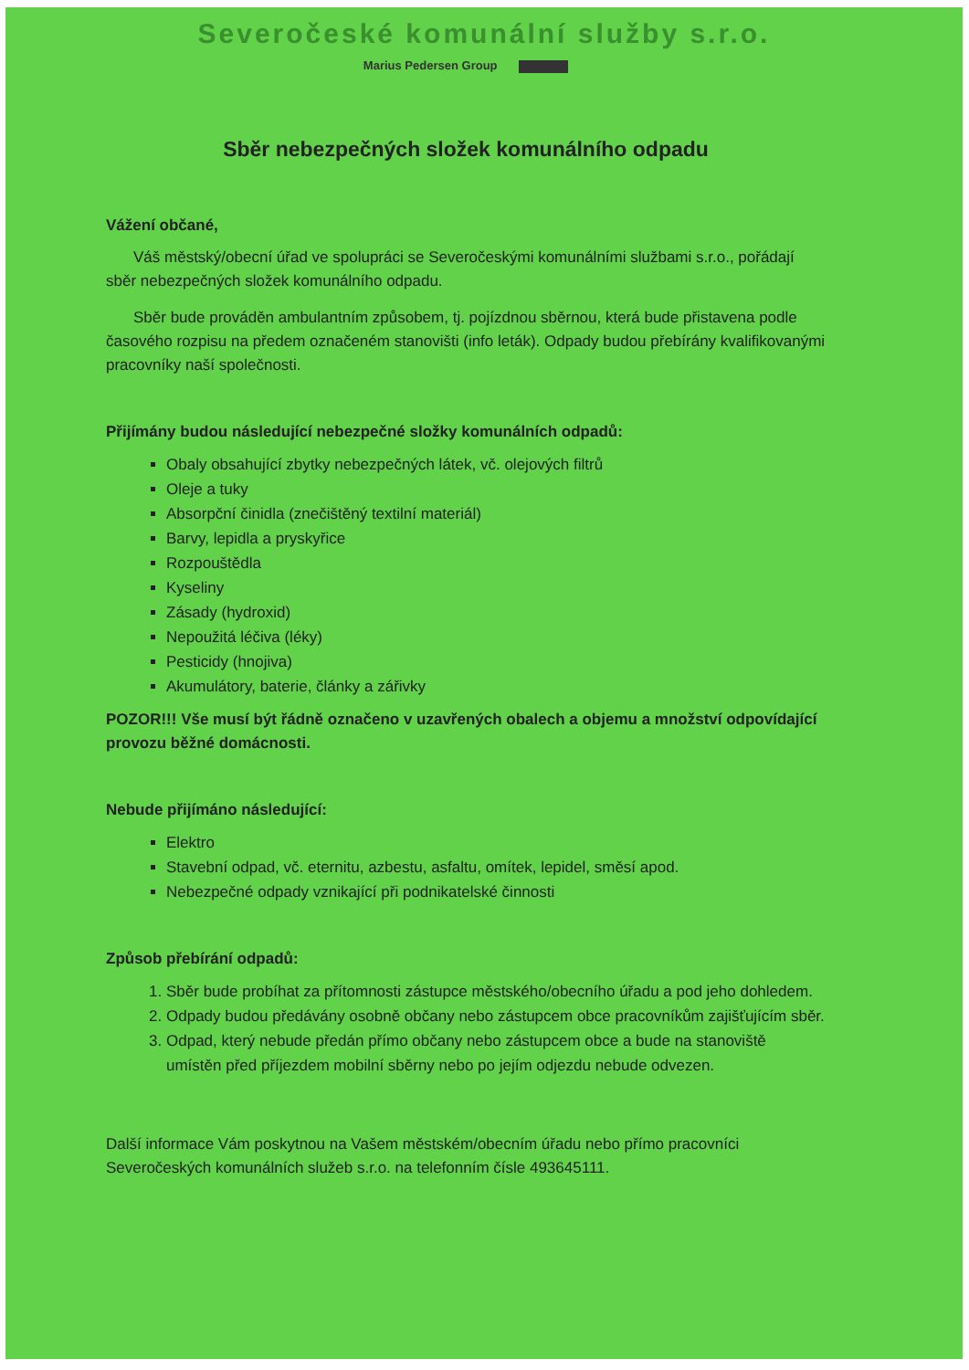Severočeské komunální služby s.r.o.
Marius Pedersen Group
Sběr nebezpečných složek komunálního odpadu
Vážení občané,
Váš městský/obecní úřad ve spolupráci se Severočeskými komunálními službami s.r.o., pořádají sběr nebezpečných složek komunálního odpadu.
Sběr bude prováděn ambulantním způsobem, tj. pojízdnou sběrnou, která bude přistavena podle časového rozpisu na předem označeném stanovišti (info leták). Odpady budou přebírány kvalifikovanými pracovníky naší společnosti.
Přijímány budou následující nebezpečné složky komunálních odpadů:
Obaly obsahující zbytky nebezpečných látek, vč. olejových filtrů
Oleje a tuky
Absorpční činidla (znečištěný textilní materiál)
Barvy, lepidla a pryskyřice
Rozpouštědla
Kyseliny
Zásady (hydroxid)
Nepoužitá léčiva (léky)
Pesticidy (hnojiva)
Akumulátory, baterie, články a zářivky
POZOR!!! Vše musí být řádně označeno v uzavřených obalech a objemu a množství odpovídající provozu běžné domácnosti.
Nebude přijímáno následující:
Elektro
Stavební odpad, vč. eternitu, azbestu, asfaltu, omítek, lepidel, směsí apod.
Nebezpečné odpady vznikající při podnikatelské činnosti
Způsob přebírání odpadů:
1. Sběr bude probíhat za přítomnosti zástupce městského/obecního úřadu a pod jeho dohledem.
2. Odpady budou předávány osobně občany nebo zástupcem obce pracovníkům zajišťujícím sběr.
3. Odpad, který nebude předán přímo občany nebo zástupcem obce a bude na stanoviště umístěn před příjezdem mobilní sběrny nebo po jejím odjezdu nebude odvezen.
Další informace Vám poskytnou na Vašem městském/obecním úřadu nebo přímo pracovníci Severočeských komunálních služeb s.r.o. na telefonním čísle 493645111.